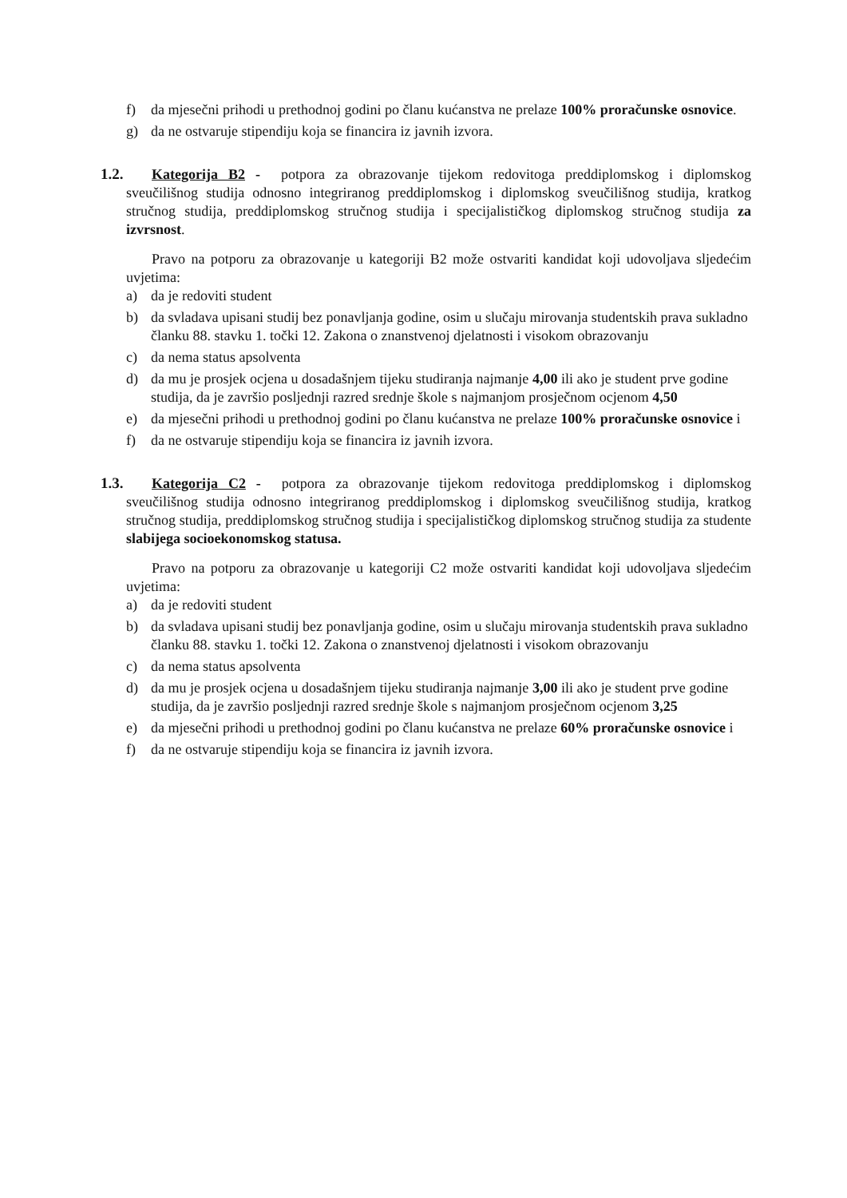f) da mjesečni prihodi u prethodnoj godini po članu kućanstva ne prelaze 100% proračunske osnovice.
g) da ne ostvaruje stipendiju koja se financira iz javnih izvora.
1.2. Kategorija B2 - potpora za obrazovanje tijekom redovitoga preddiplomskog i diplomskog sveučilišnog studija odnosno integriranog preddiplomskog i diplomskog sveučilišnog studija, kratkog stručnog studija, preddiplomskog stručnog studija i specijalističkog diplomskog stručnog studija za izvrsnost.
Pravo na potporu za obrazovanje u kategoriji B2 može ostvariti kandidat koji udovoljava sljedećim uvjetima:
a) da je redoviti student
b) da svladava upisani studij bez ponavljanja godine, osim u slučaju mirovanja studentskih prava sukladno članku 88. stavku 1. točki 12. Zakona o znanstvenoj djelatnosti i visokom obrazovanju
c) da nema status apsolventa
d) da mu je prosjek ocjena u dosadašnjem tijeku studiranja najmanje 4,00 ili ako je student prve godine studija, da je završio posljednji razred srednje škole s najmanjom prosječnom ocjenom 4,50
e) da mjesečni prihodi u prethodnoj godini po članu kućanstva ne prelaze 100% proračunske osnovice i
f) da ne ostvaruje stipendiju koja se financira iz javnih izvora.
1.3. Kategorija C2 - potpora za obrazovanje tijekom redovitoga preddiplomskog i diplomskog sveučilišnog studija odnosno integriranog preddiplomskog i diplomskog sveučilišnog studija, kratkog stručnog studija, preddiplomskog stručnog studija i specijalističkog diplomskog stručnog studija za studente slabijega socioekonomskog statusa.
Pravo na potporu za obrazovanje u kategoriji C2 može ostvariti kandidat koji udovoljava sljedećim uvjetima:
a) da je redoviti student
b) da svladava upisani studij bez ponavljanja godine, osim u slučaju mirovanja studentskih prava sukladno članku 88. stavku 1. točki 12. Zakona o znanstvenoj djelatnosti i visokom obrazovanju
c) da nema status apsolventa
d) da mu je prosjek ocjena u dosadašnjem tijeku studiranja najmanje 3,00 ili ako je student prve godine studija, da je završio posljednji razred srednje škole s najmanjom prosječnom ocjenom 3,25
e) da mjesečni prihodi u prethodnoj godini po članu kućanstva ne prelaze 60% proračunske osnovice i
f) da ne ostvaruje stipendiju koja se financira iz javnih izvora.